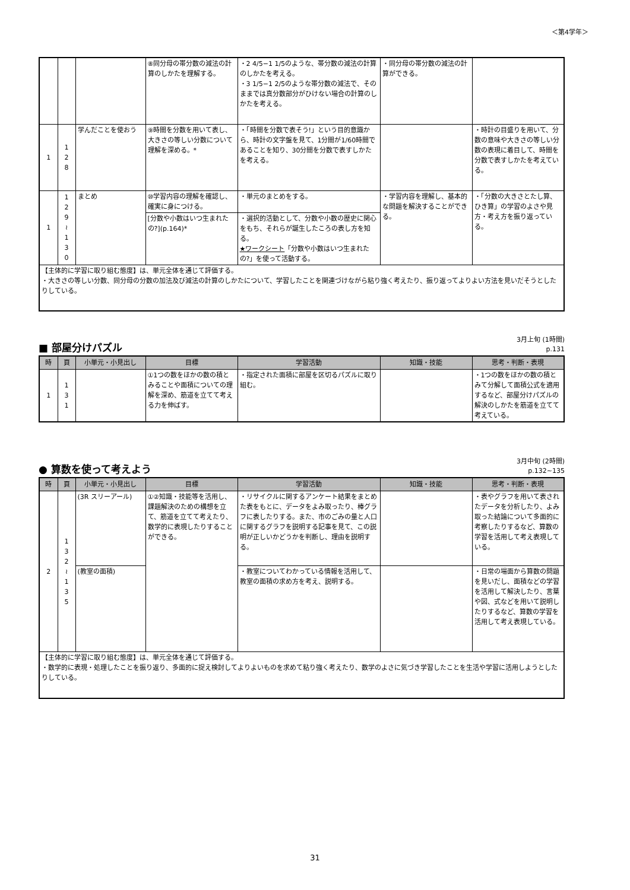＜第4学年＞
| | | | ⑧同分母の帯分数の減法の計算のしかたを理解する。 | ・2 4/5−1 1/5のような、帯分数の減法の計算のしかたを考える。 ・3 1/5−1 2/5のような帯分数の減法で、そのままでは真分数部分がひけない場合の計算のしかたを考える。 | ・同分母の帯分数の減法の計算ができる。 | |
| 1 | 1 2 8 | 学んだことを使おう | ⑨時間を分数を用いて表し、大きさの等しい分数について理解を深める。* | ・「時間を分数で表そう!」という目的意識から、時計の文字盤を見て、1分間が1/60時間であることを知り、30分間を分数で表すしかたを考える。 | | ・時計の目盛りを用いて、分数の意味や大きさの等しい分数の表現に着目して、時間を分数で表すしかたを考えている。 |
| 1 | 1 2 9 ≀ 1 3 0 | まとめ | ⑩学習内容の理解を確認し、確実に身につける。 | ・単元のまとめをする。 | ・学習内容を理解し、基本的な問題を解決することができる。 | ・「分数の大きさとたし算、ひき算」の学習のよさや見方・考え方を振り返っている。 |
| | | | [分数や小数はいつ生まれたの?](p.164)* | ・選択的活動として、分数や小数の歴史に関心をもち、それらが誕生したころの表し方を知る。 ★ワークシート 「分数や小数はいつ生まれたの?」を使って活動する。 | | |
| 【主体的に学習に取り組む態度】は、単元全体を通じて評価する。 ・大きさの等しい分数、同分母の分数の加法及び減法の計算のしかたについて、学習したことを関連づけながら粘り強く考えたり、振り返ってよりよい方法を見いだそうとしたりしている。 | | | | | | |
■ 部屋分けパズル
3月上旬 (1時間)
p.131
| 時 | 頁 | 小単元・小見出し | 目標 | 学習活動 | 知識・技能 | 思考・判断・表現 |
| --- | --- | --- | --- | --- | --- | --- |
| 1 | 1 3 1 | | ①1つの数をほかの数の積とみることや面積についての理解を深め、筋道を立てて考える力を伸ばす。 | ・指定された面積に部屋を区切るパズルに取り組む。 | | ・1つの数をほかの数の積とみて分解して面積公式を適用するなど、部屋分けパズルの解決のしかたを筋道を立てて考えている。 |
● 算数を使って考えよう
3月中旬 (2時間)
p.132~135
| 時 | 頁 | 小単元・小見出し | 目標 | 学習活動 | 知識・技能 | 思考・判断・表現 |
| --- | --- | --- | --- | --- | --- | --- |
| 2 | 1 3 2 ≀ 1 3 5 | (3R スリーアール) | ①②知識・技能等を活用し、課題解決のための構想を立て、筋道を立てて考えたり、数学的に表現したりすることができる。 | ・リサイクルに関するアンケート結果をまとめた表をもとに、データをよみ取ったり、棒グラフに表したりする。また、市のごみの量と人口に関するグラフを説明する記事を見て、この説明が正しいかどうかを判断し、理由を説明する。 | | ・表やグラフを用いて表されたデータを分析したり、よみ取った結論について多面的に考察したりするなど、算数の学習を活用して考え表現している。 |
| | | (教室の面積) | | ・教室についてわかっている情報を活用して、教室の面積の求め方を考え、説明する。 | | ・日常の場面から算数の問題を見いだし、面積などの学習を活用して解決したり、言葉や図、式などを用いて説明したりするなど、算数の学習を活用して考え表現している。 |
| 【主体的に学習に取り組む態度】は、単元全体を通じて評価する。 ・数学的に表現・処理したことを振り返り、多面的に捉え検討してよりよいものを求めて粘り強く考えたり、数学のよさに気づき学習したことを生活や学習に活用しようとしたりしている。 | | | | | | |
31